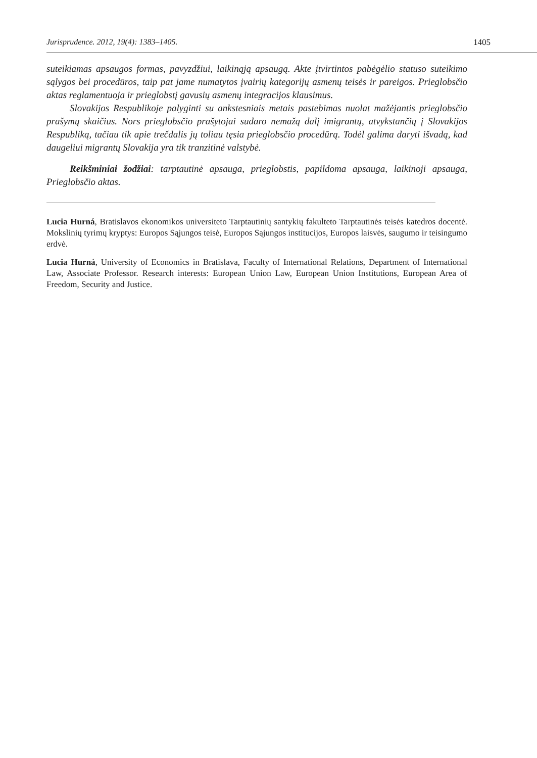Jurisprudence. 2012, 19(4): 1383–1405. 1405
suteikiamas apsaugos formas, pavyzdžiui, laikinąją apsaugą. Akte įtvirtintos pabėgėlio statuso suteikimo sąlygos bei procedūros, taip pat jame numatytos įvairių kategorijų asmenų teisės ir pareigos. Prieglobsčio aktas reglamentuoja ir prieglobstį gavusių asmenų integracijos klausimus.
Slovakijos Respublikoje palyginti su ankstesniais metais pastebimas nuolat mažėjantis prieglobsčio prašymų skaičius. Nors prieglobsčio prašytojai sudaro nemažą dalį imigrantų, atvykstančių į Slovakijos Respubliką, tačiau tik apie trečdalis jų toliau tęsia prieglobsčio procedūrą. Todėl galima daryti išvadą, kad daugeliui migrantų Slovakija yra tik tranzitinė valstybė.
Reikšminiai žodžiai: tarptautinė apsauga, prieglobstis, papildoma apsauga, laikinoji apsauga, Prieglobsčio aktas.
Lucia Hurná, Bratislavos ekonomikos universiteto Tarptautinių santykių fakulteto Tarptautinės teisės katedros docentė. Mokslinių tyrimų kryptys: Europos Sąjungos teisė, Europos Sąjungos institucijos, Europos laisvės, saugumo ir teisingumo erdvė.
Lucia Hurná, University of Economics in Bratislava, Faculty of International Relations, Department of International Law, Associate Professor. Research interests: European Union Law, European Union Institutions, European Area of Freedom, Security and Justice.